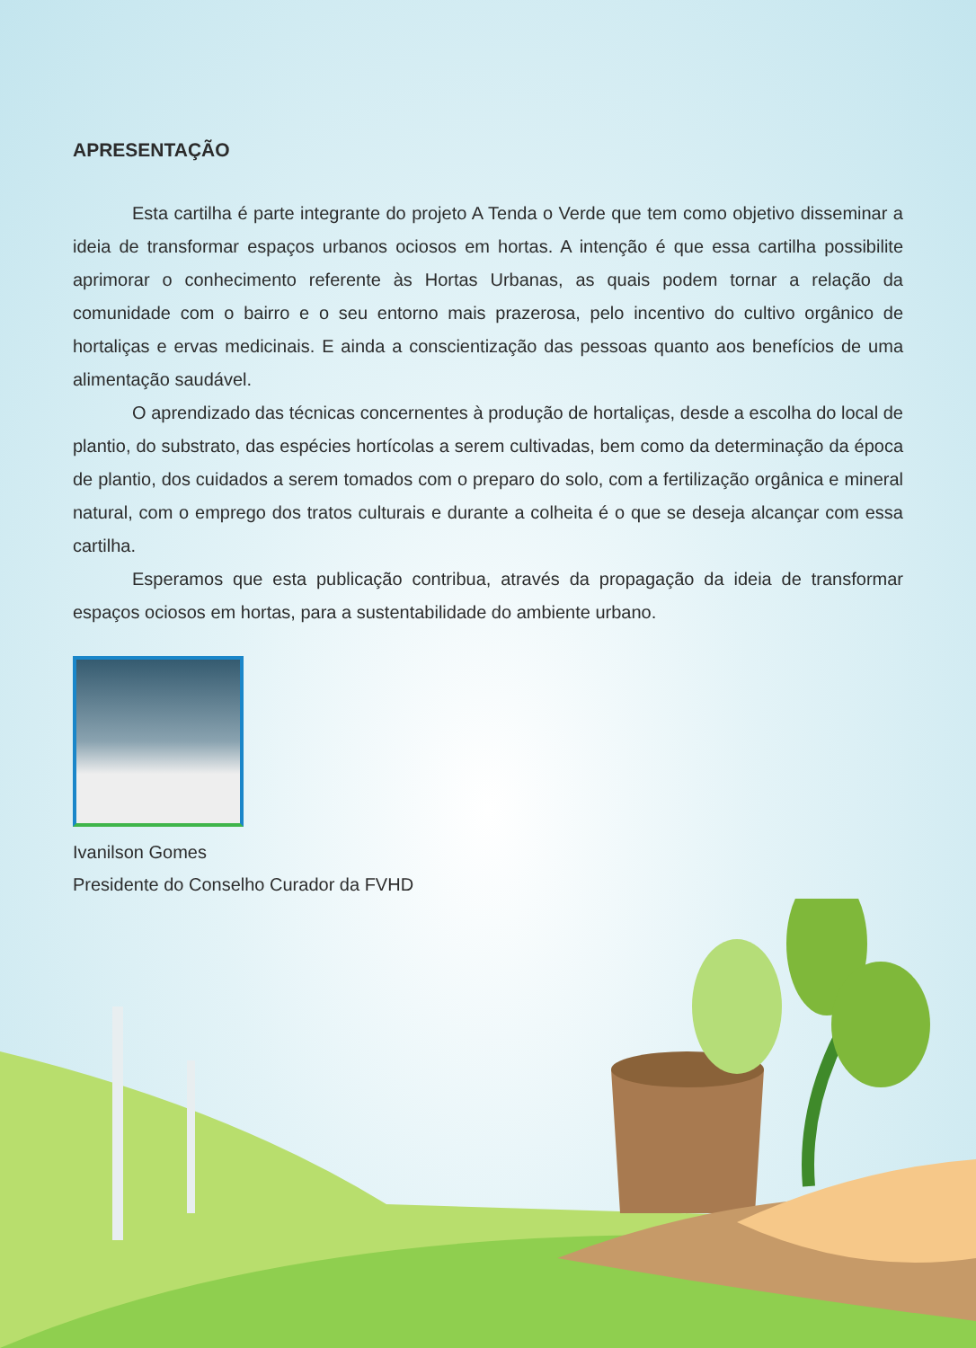APRESENTAÇÃO
Esta cartilha é parte integrante do projeto A Tenda o Verde que tem como objetivo disseminar a ideia de transformar espaços urbanos ociosos em hortas. A intenção é que essa cartilha possibilite aprimorar o conhecimento referente às Hortas Urbanas, as quais podem tornar a relação da comunidade com o bairro e o seu entorno mais prazerosa, pelo incentivo do cultivo orgânico de hortaliças e ervas medicinais. E ainda a conscientização das pessoas quanto aos benefícios de uma alimentação saudável.
O aprendizado das técnicas concernentes à produção de hortaliças, desde a escolha do local de plantio, do substrato, das espécies hortícolas a serem cultivadas, bem como da determinação da época de plantio, dos cuidados a serem tomados com o preparo do solo, com a fertilização orgânica e mineral natural, com o emprego dos tratos culturais e durante a colheita é o que se deseja alcançar com essa cartilha.
Esperamos que esta publicação contribua, através da propagação da ideia de transformar espaços ociosos em hortas, para a sustentabilidade do ambiente urbano.
Ivanilson Gomes
Presidente do Conselho Curador da FVHD